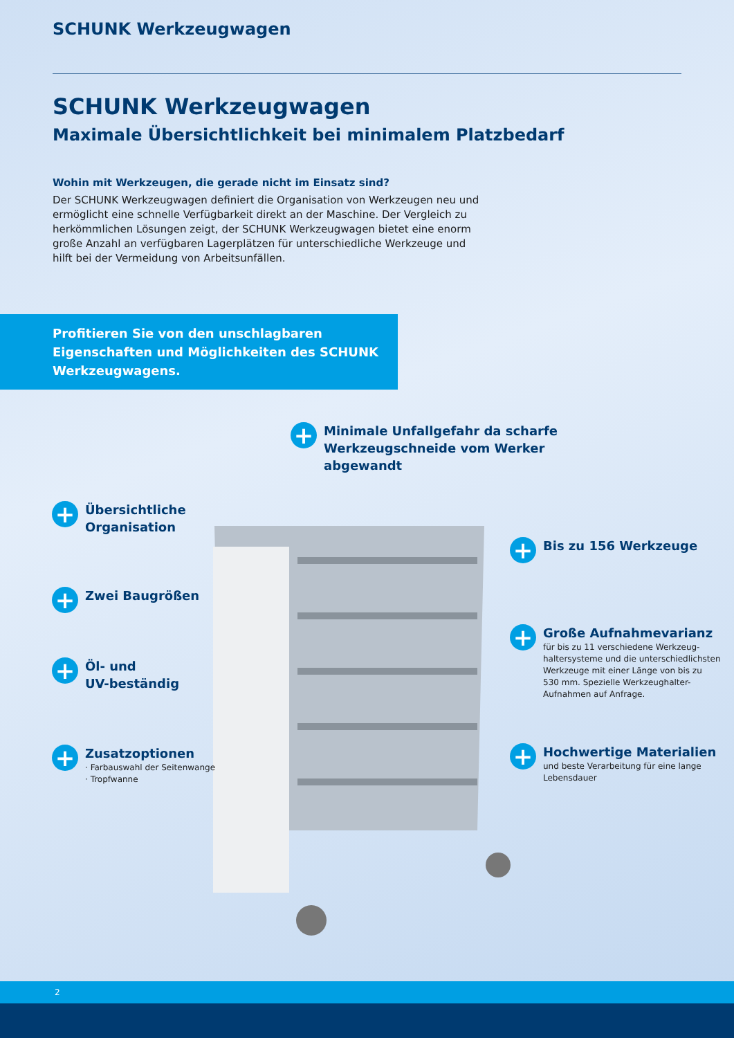SCHUNK Werkzeugwagen
SCHUNK Werkzeugwagen
Maximale Übersichtlichkeit bei minimalem Platzbedarf
Wohin mit Werkzeugen, die gerade nicht im Einsatz sind?
Der SCHUNK Werkzeugwagen definiert die Organisation von Werkzeugen neu und ermöglicht eine schnelle Verfügbarkeit direkt an der Maschine. Der Vergleich zu herkömmlichen Lösungen zeigt, der SCHUNK Werkzeugwagen bietet eine enorm große Anzahl an verfügbaren Lagerplätzen für unterschiedliche Werkzeuge und hilft bei der Vermeidung von Arbeitsunfällen.
Profitieren Sie von den unschlagbaren Eigenschaften und Möglichkeiten des SCHUNK Werkzeugwagens.
+
Minimale Unfallgefahr da scharfe
Werkzeugschneide vom Werker
abgewandt
+
Übersichtliche
Organisation
+
Bis zu 156 Werkzeuge
+
Zwei Baugrößen
+
Große Aufnahmevarianz
für bis zu 11 verschiedene Werkzeug-
haltersysteme und die unterschiedlichsten
Werkzeuge mit einer Länge von bis zu
530 mm. Spezielle Werkzeughalter-
Aufnahmen auf Anfrage.
+
Öl- und
UV-beständig
+
Hochwertige Materialien
und beste Verarbeitung für eine lange
Lebensdauer
+
Zusatzoptionen
· Farbauswahl der Seitenwange
· Tropfwanne
2